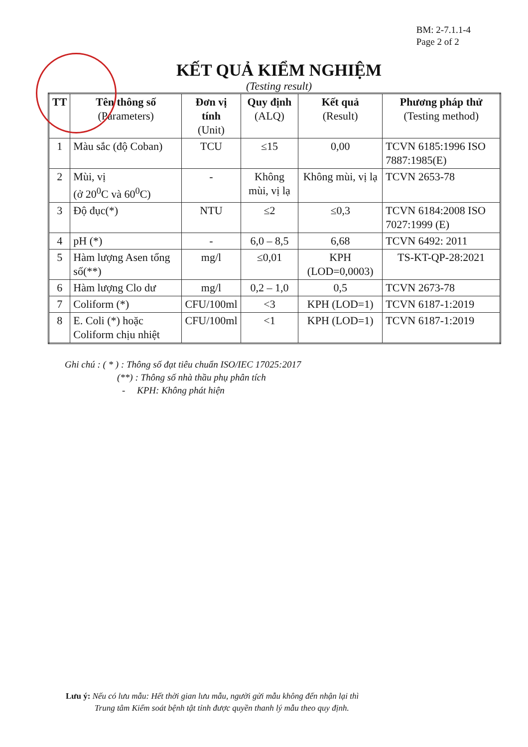BM: 2-7.1.1-4
Page 2 of 2
KẾT QUẢ KIỂM NGHIỆM
(Testing result)
| TT | Tên thông số (Parameters) | Đơn vị tính (Unit) | Quy định (ALQ) | Kết quả (Result) | Phương pháp thử (Testing method) |
| --- | --- | --- | --- | --- | --- |
| 1 | Màu sắc (độ Coban) | TCU | ≤15 | 0,00 | TCVN 6185:1996 ISO 7887:1985(E) |
| 2 | Mùi, vị (ở 20<sup>0</sup>C và 60<sup>0</sup>C) | - | Không mùi, vị lạ | Không mùi, vị lạ | TCVN 2653-78 |
| 3 | Độ đục(*) | NTU | ≤2 | ≤0,3 | TCVN 6184:2008 ISO 7027:1999 (E) |
| 4 | pH (*) | - | 6,0 – 8,5 | 6,68 | TCVN 6492: 2011 |
| 5 | Hàm lượng Asen tổng số(**) | mg/l | ≤0,01 | KPH (LOD=0,0003) | TS-KT-QP-28:2021 |
| 6 | Hàm lượng Clo dư | mg/l | 0,2 – 1,0 | 0,5 | TCVN 2673-78 |
| 7 | Coliform (*) | CFU/100ml | <3 | KPH (LOD=1) | TCVN 6187-1:2019 |
| 8 | E. Coli (*) hoặc Coliform chịu nhiệt | CFU/100ml | <1 | KPH (LOD=1) | TCVN 6187-1:2019 |
Ghi chú : ( * ) : Thông số đạt tiêu chuẩn ISO/IEC 17025:2017
(**) : Thông số nhà thầu phụ phân tích
- KPH: Không phát hiện
Lưu ý: Nếu có lưu mẫu: Hết thời gian lưu mẫu, người gửi mẫu không đến nhận lại thì
Trung tâm Kiểm soát bệnh tật tỉnh được quyền thanh lý mẫu theo quy định.